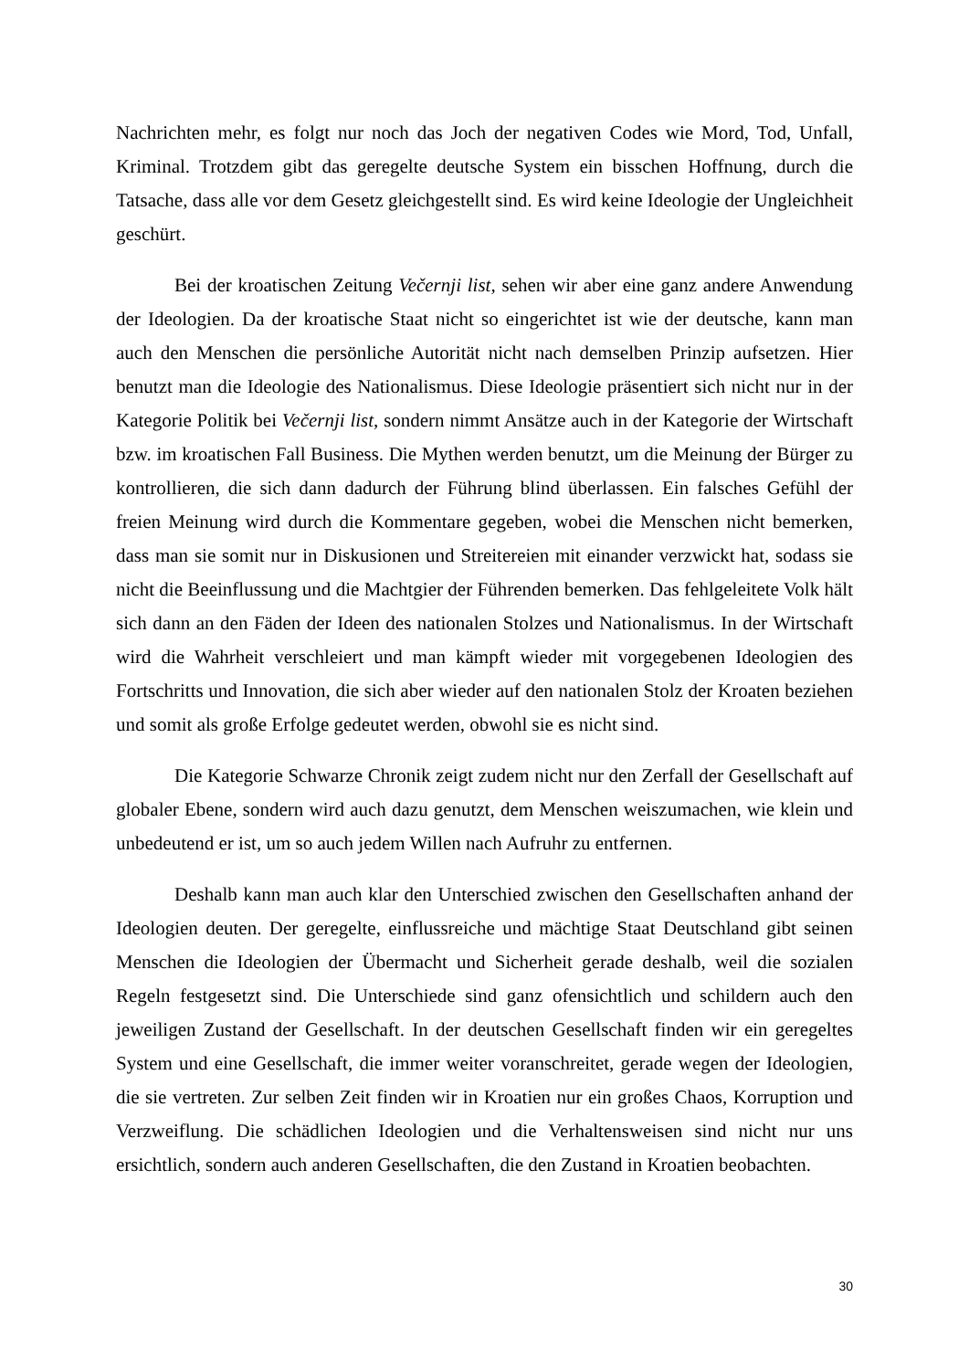Nachrichten mehr, es folgt nur noch das Joch der negativen Codes wie Mord, Tod, Unfall, Kriminal. Trotzdem gibt das geregelte deutsche System ein bisschen Hoffnung, durch die Tatsache, dass alle vor dem Gesetz gleichgestellt sind. Es wird keine Ideologie der Ungleichheit geschürt.
Bei der kroatischen Zeitung Večernji list, sehen wir aber eine ganz andere Anwendung der Ideologien. Da der kroatische Staat nicht so eingerichtet ist wie der deutsche, kann man auch den Menschen die persönliche Autorität nicht nach demselben Prinzip aufsetzen. Hier benutzt man die Ideologie des Nationalismus. Diese Ideologie präsentiert sich nicht nur in der Kategorie Politik bei Večernji list, sondern nimmt Ansätze auch in der Kategorie der Wirtschaft bzw. im kroatischen Fall Business. Die Mythen werden benutzt, um die Meinung der Bürger zu kontrollieren, die sich dann dadurch der Führung blind überlassen. Ein falsches Gefühl der freien Meinung wird durch die Kommentare gegeben, wobei die Menschen nicht bemerken, dass man sie somit nur in Diskusionen und Streitereien mit einander verzwickt hat, sodass sie nicht die Beeinflussung und die Machtgier der Führenden bemerken. Das fehlgeleitete Volk hält sich dann an den Fäden der Ideen des nationalen Stolzes und Nationalismus. In der Wirtschaft wird die Wahrheit verschleiert und man kämpft wieder mit vorgegebenen Ideologien des Fortschritts und Innovation, die sich aber wieder auf den nationalen Stolz der Kroaten beziehen und somit als große Erfolge gedeutet werden, obwohl sie es nicht sind.
Die Kategorie Schwarze Chronik zeigt zudem nicht nur den Zerfall der Gesellschaft auf globaler Ebene, sondern wird auch dazu genutzt, dem Menschen weiszumachen, wie klein und unbedeutend er ist, um so auch jedem Willen nach Aufruhr zu entfernen.
Deshalb kann man auch klar den Unterschied zwischen den Gesellschaften anhand der Ideologien deuten. Der geregelte, einflussreiche und mächtige Staat Deutschland gibt seinen Menschen die Ideologien der Übermacht und Sicherheit gerade deshalb, weil die sozialen Regeln festgesetzt sind. Die Unterschiede sind ganz ofensichtlich und schildern auch den jeweiligen Zustand der Gesellschaft. In der deutschen Gesellschaft finden wir ein geregeltes System und eine Gesellschaft, die immer weiter voranschreitet, gerade wegen der Ideologien, die sie vertreten. Zur selben Zeit finden wir in Kroatien nur ein großes Chaos, Korruption und Verzweiflung. Die schädlichen Ideologien und die Verhaltensweisen sind nicht nur uns ersichtlich, sondern auch anderen Gesellschaften, die den Zustand in Kroatien beobachten.
30